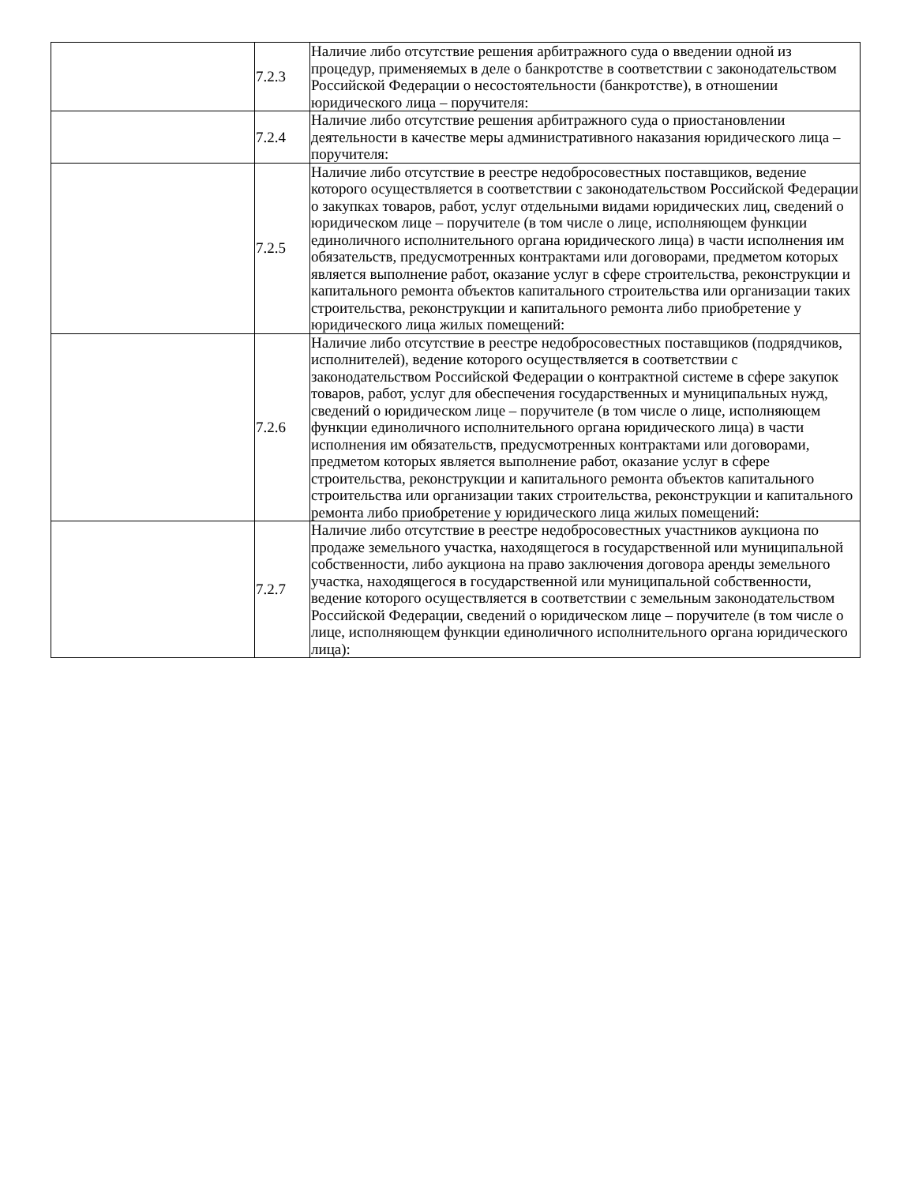| | 7.2.3 | Наличие либо отсутствие решения арбитражного суда о введении одной из процедур, применяемых в деле о банкротстве в соответствии с законодательством Российской Федерации о несостоятельности (банкротстве), в отношении юридического лица – поручителя: |
| | 7.2.4 | Наличие либо отсутствие решения арбитражного суда о приостановлении деятельности в качестве меры административного наказания юридического лица – поручителя: |
| | 7.2.5 | Наличие либо отсутствие в реестре недобросовестных поставщиков, ведение которого осуществляется в соответствии с законодательством Российской Федерации о закупках товаров, работ, услуг отдельными видами юридических лиц, сведений о юридическом лице – поручителе (в том числе о лице, исполняющем функции единоличного исполнительного органа юридического лица) в части исполнения им обязательств, предусмотренных контрактами или договорами, предметом которых является выполнение работ, оказание услуг в сфере строительства, реконструкции и капитального ремонта объектов капитального строительства или организации таких строительства, реконструкции и капитального ремонта либо приобретение у юридического лица жилых помещений: |
| | 7.2.6 | Наличие либо отсутствие в реестре недобросовестных поставщиков (подрядчиков, исполнителей), ведение которого осуществляется в соответствии с законодательством Российской Федерации о контрактной системе в сфере закупок товаров, работ, услуг для обеспечения государственных и муниципальных нужд, сведений о юридическом лице – поручителе (в том числе о лице, исполняющем функции единоличного исполнительного органа юридического лица) в части исполнения им обязательств, предусмотренных контрактами или договорами, предметом которых является выполнение работ, оказание услуг в сфере строительства, реконструкции и капитального ремонта объектов капитального строительства или организации таких строительства, реконструкции и капитального ремонта либо приобретение у юридического лица жилых помещений: |
| | 7.2.7 | Наличие либо отсутствие в реестре недобросовестных участников аукциона по продаже земельного участка, находящегося в государственной или муниципальной собственности, либо аукциона на право заключения договора аренды земельного участка, находящегося в государственной или муниципальной собственности, ведение которого осуществляется в соответствии с земельным законодательством Российской Федерации, сведений о юридическом лице – поручителе (в том числе о лице, исполняющем функции единоличного исполнительного органа юридического лица): |